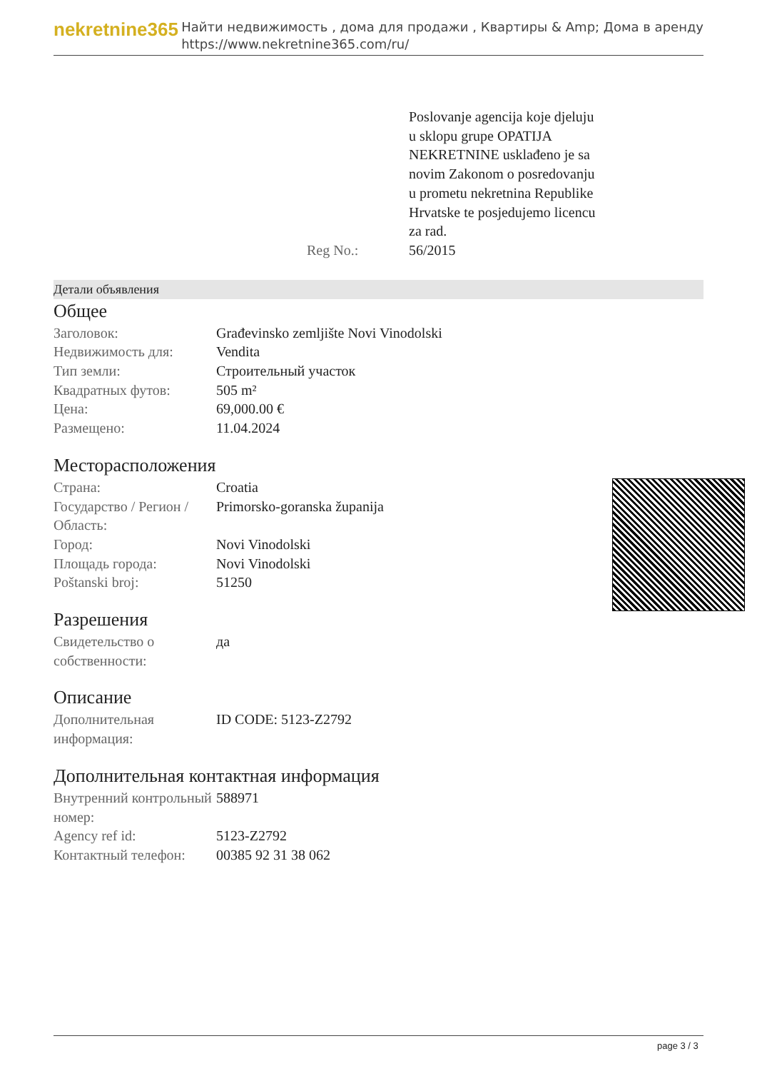nekretnine365
Найти недвижимость , дома для продажи , Квартиры & Amp; Дома в аренду
https://www.nekretnine365.com/ru/
| | Poslovanje agencija koje djeluju u sklopu grupe OPATIJA NEKRETNINE usklađeno je sa novim Zakonom o posredovanju u prometu nekretnina Republike Hrvatske te posjedujemo licencu za rad. |
| Reg No.: | 56/2015 |
Детали объявления
Общее
| Заголовок: | Građevinsko zemljište Novi Vinodolski |
| Недвижимость для: | Vendita |
| Тип земли: | Строительный участок |
| Квадратных футов: | 505 m² |
| Цена: | 69,000.00 € |
| Размещено: | 11.04.2024 |
Месторасположения
| Страна: | Croatia |
| Государство / Регион / Область: | Primorsko-goranska županija |
| Город: | Novi Vinodolski |
| Площадь города: | Novi Vinodolski |
| Poštanski broj: | 51250 |
Разрешения
| Свидетельство о собственности: | да |
Описание
| Дополнительная информация: | ID CODE: 5123-Z2792 |
Дополнительная контактная информация
| Внутренний контрольный номер: | 588971 |
| Agency ref id: | 5123-Z2792 |
| Контактный телефон: | 00385 92 31 38 062 |
page 3 / 3